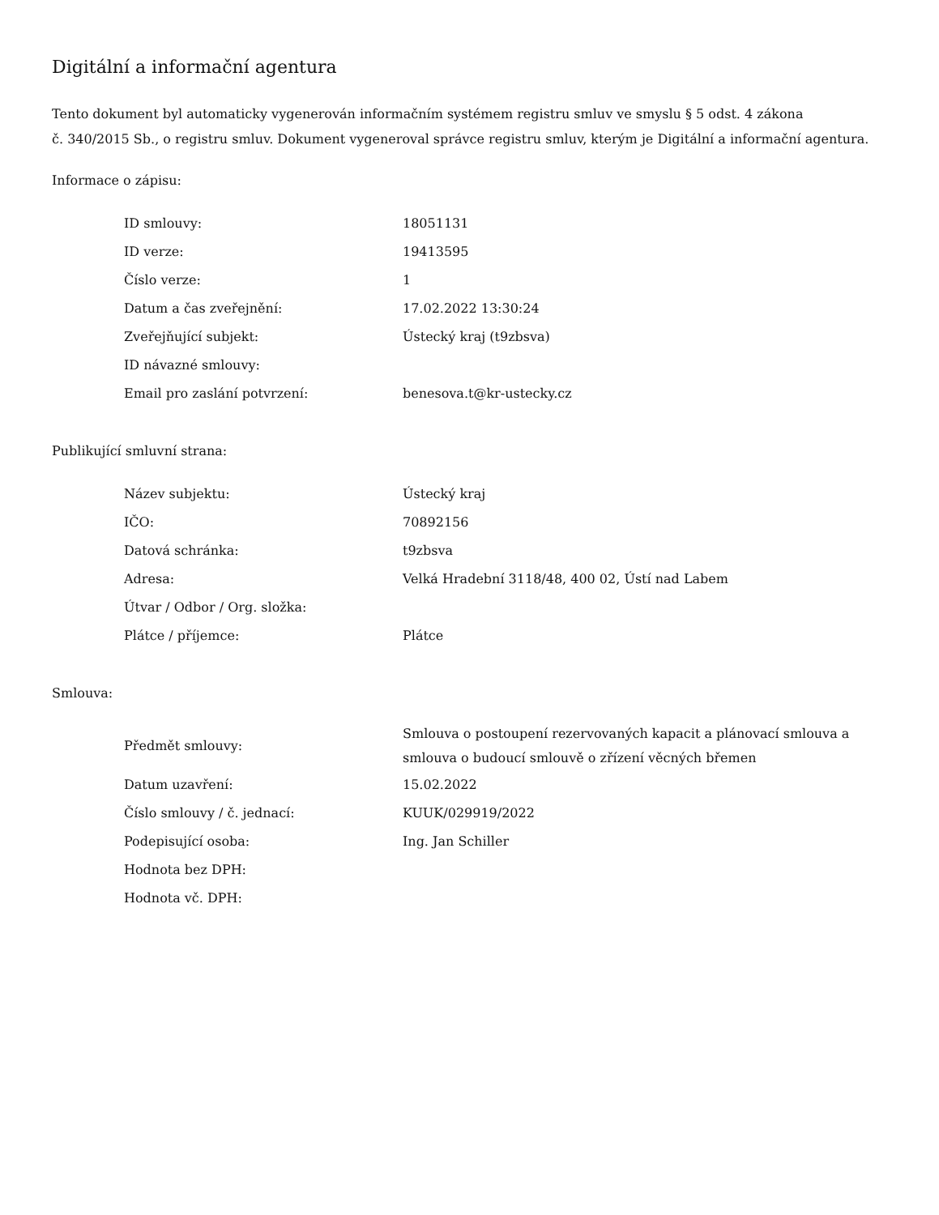Digitální a informační agentura
Tento dokument byl automaticky vygenerován informačním systémem registru smluv ve smyslu § 5 odst. 4 zákona
č. 340/2015 Sb., o registru smluv. Dokument vygeneroval správce registru smluv, kterým je Digitální a informační agentura.
Informace o zápisu:
| ID smlouvy: | 18051131 |
| ID verze: | 19413595 |
| Číslo verze: | 1 |
| Datum a čas zveřejnění: | 17.02.2022 13:30:24 |
| Zveřejňující subjekt: | Ústecký kraj (t9zbsva) |
| ID návazné smlouvy: | |
| Email pro zaslání potvrzení: | benesova.t@kr-ustecky.cz |
Publikující smluvní strana:
| Název subjektu: | Ústecký kraj |
| IČO: | 70892156 |
| Datová schránka: | t9zbsva |
| Adresa: | Velká Hradební 3118/48, 400 02, Ústí nad Labem |
| Útvar / Odbor / Org. složka: | |
| Plátce / příjemce: | Plátce |
Smlouva:
| Předmět smlouvy: | Smlouva o postoupení rezervovaných kapacit a plánovací smlouva a smlouva o budoucí smlouvě o zřízení věcných břemen |
| Datum uzavření: | 15.02.2022 |
| Číslo smlouvy / č. jednací: | KUUK/029919/2022 |
| Podepisující osoba: | Ing. Jan Schiller |
| Hodnota bez DPH: | |
| Hodnota vč. DPH: | |